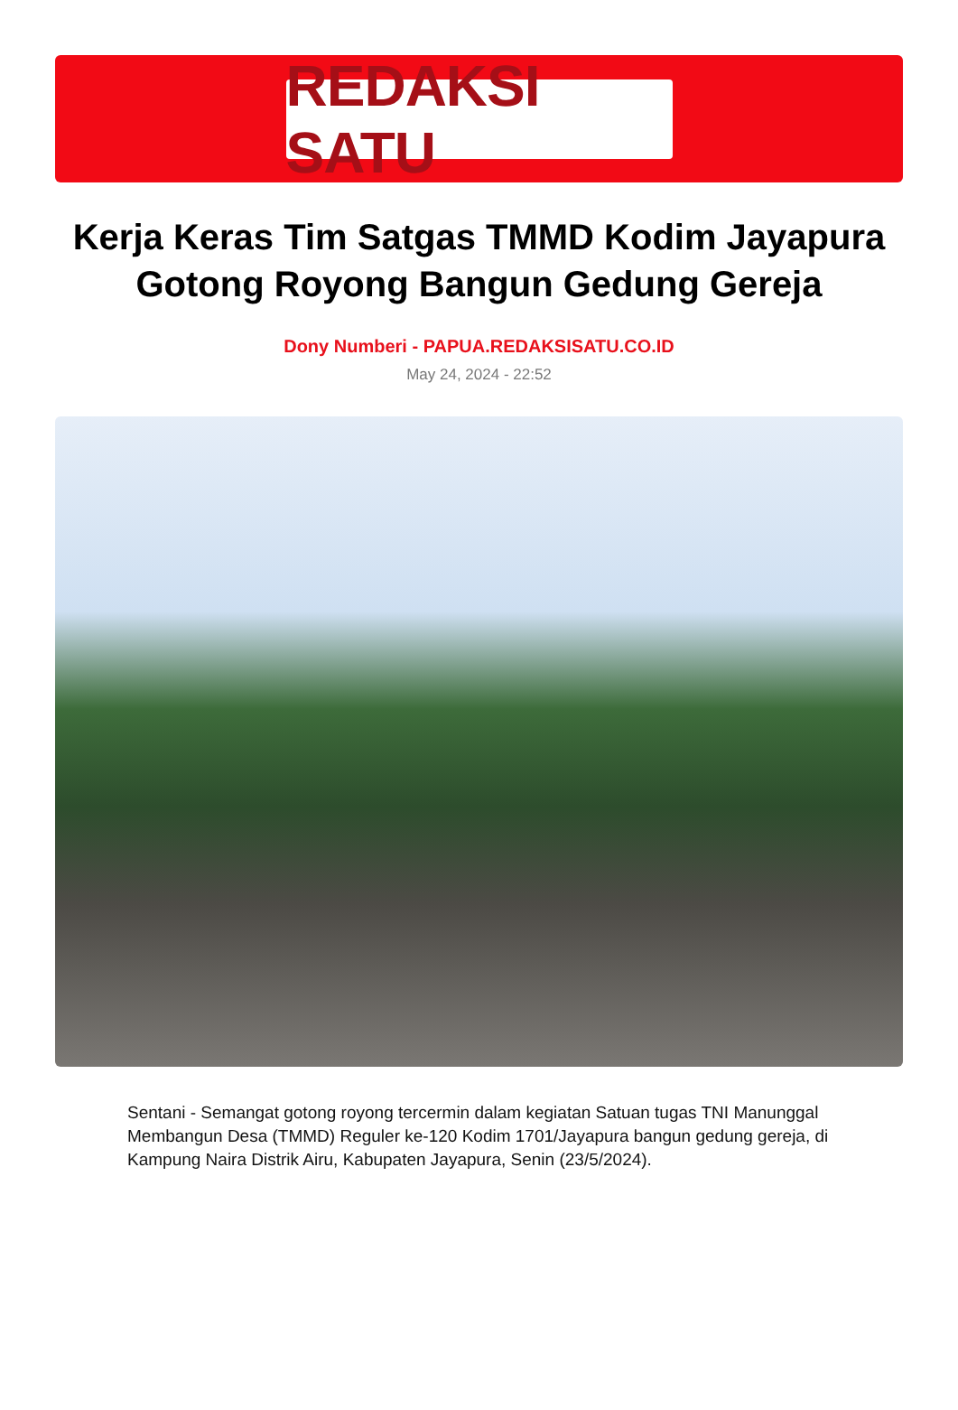REDAKSI SATU
Kerja Keras Tim Satgas TMMD Kodim Jayapura Gotong Royong Bangun Gedung Gereja
Dony Numberi - PAPUA.REDAKSISATU.CO.ID
May 24, 2024 - 22:52
Sentani - Semangat gotong royong tercermin dalam kegiatan Satuan tugas TNI Manunggal Membangun Desa (TMMD) Reguler ke-120 Kodim 1701/Jayapura bangun gedung gereja, di Kampung Naira Distrik Airu, Kabupaten Jayapura, Senin (23/5/2024).